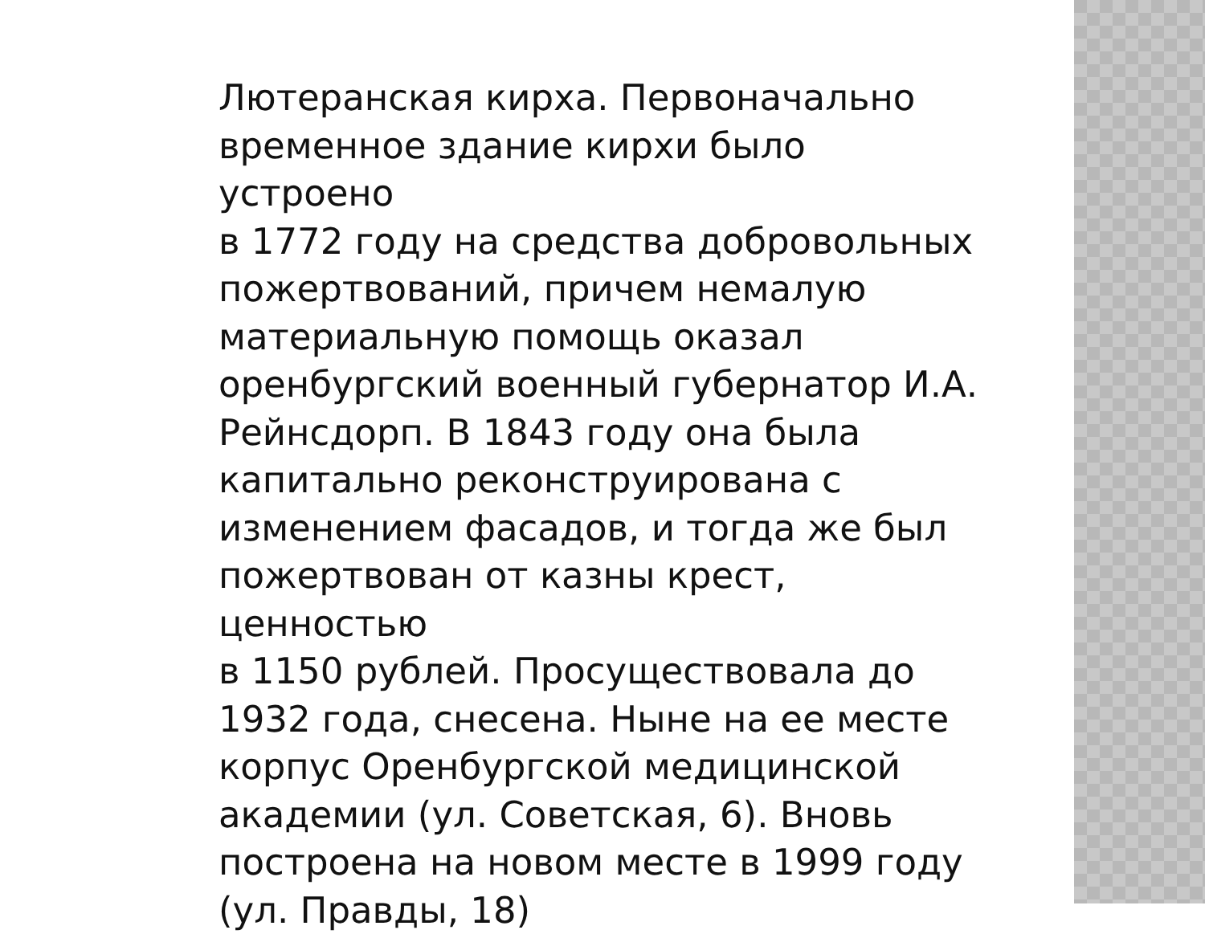Лютеранская кирха. Первоначально
временное здание кирхи было устроено
в 1772 году на средства добровольных
пожертвований, причем немалую
материальную помощь оказал
оренбургский военный губернатор И.А.
Рейнсдорп. В 1843 году она была
капитально реконструирована с
изменением фасадов, и тогда же был
пожертвован от казны крест, ценностью
в 1150 рублей. Просуществовала до
1932 года, снесена. Ныне на ее месте
корпус Оренбургской медицинской
академии (ул. Советская, 6). Вновь
построена на новом месте в 1999 году
(ул. Правды, 18)